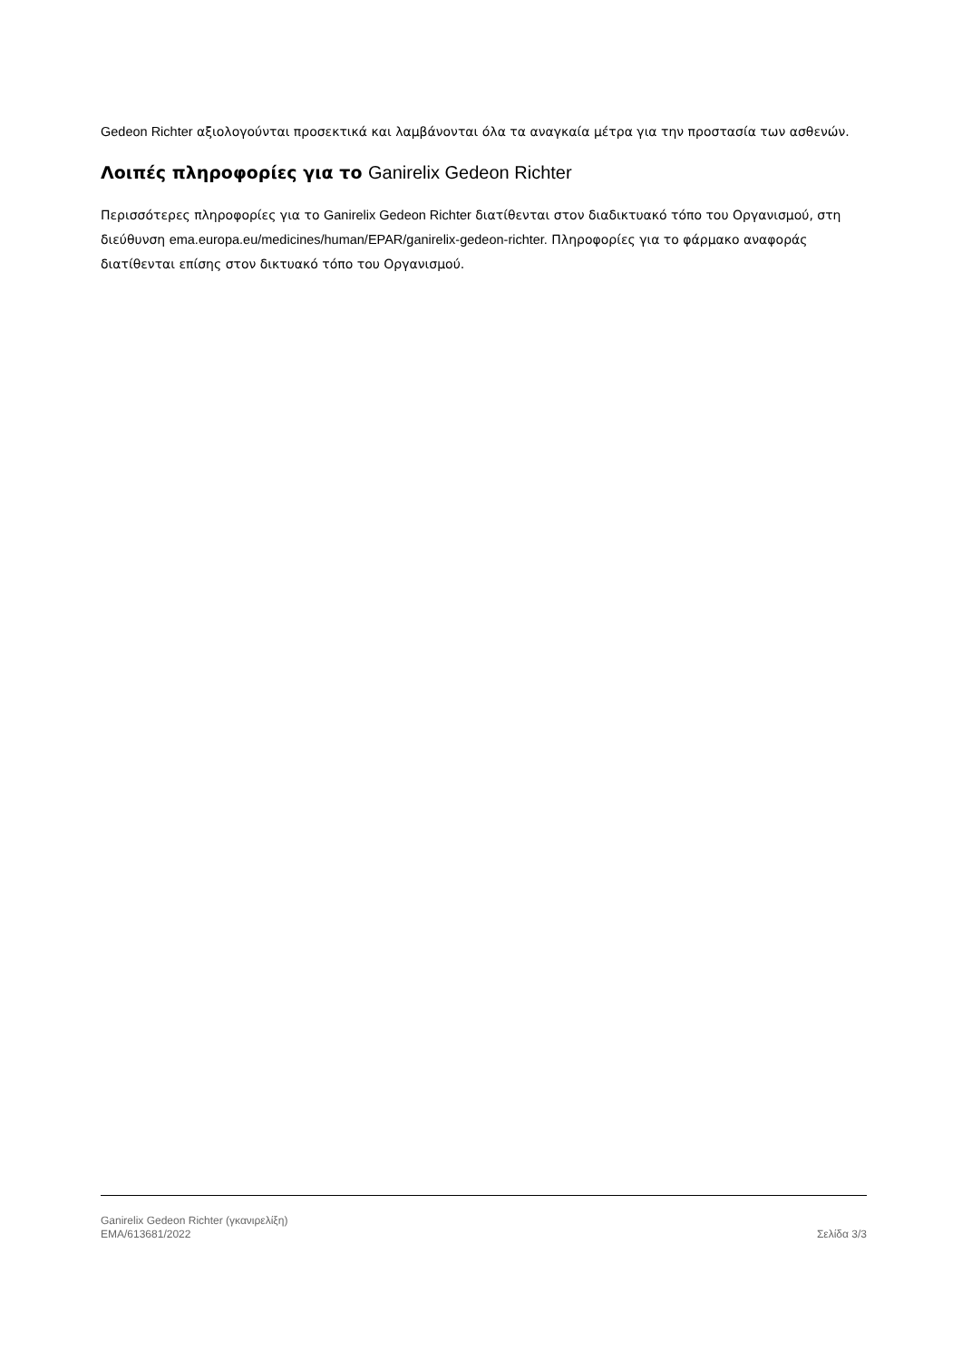Gedeon Richter αξιολογούνται προσεκτικά και λαμβάνονται όλα τα αναγκαία μέτρα για την προστασία των ασθενών.
Λοιπές πληροφορίες για το Ganirelix Gedeon Richter
Περισσότερες πληροφορίες για το Ganirelix Gedeon Richter διατίθενται στον διαδικτυακό τόπο του Οργανισμού, στη διεύθυνση ema.europa.eu/medicines/human/EPAR/ganirelix-gedeon-richter. Πληροφορίες για το φάρμακο αναφοράς διατίθενται επίσης στον δικτυακό τόπο του Οργανισμού.
Ganirelix Gedeon Richter (γκανιρελίξη)
EMA/613681/2022 Σελίδα 3/3